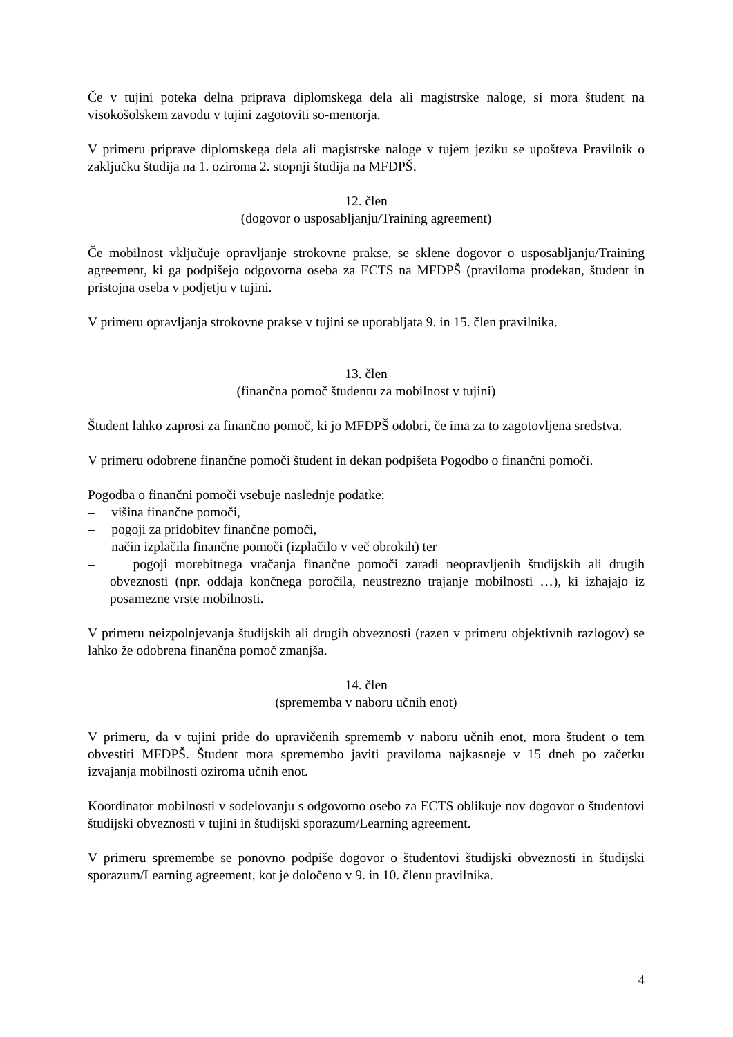Če v tujini poteka delna priprava diplomskega dela ali magistrske naloge, si mora študent na visokošolskem zavodu v tujini zagotoviti so-mentorja.
V primeru priprave diplomskega dela ali magistrske naloge v tujem jeziku se upošteva Pravilnik o zaključku študija na 1. oziroma 2. stopnji študija na MFDPŠ.
12. člen
(dogovor o usposabljanju/Training agreement)
Če mobilnost vključuje opravljanje strokovne prakse, se sklene dogovor o usposabljanju/Training agreement, ki ga podpišejo odgovorna oseba za ECTS na MFDPŠ (praviloma prodekan, študent in pristojna oseba v podjetju v tujini.
V primeru opravljanja strokovne prakse v tujini se uporabljata 9. in 15. člen pravilnika.
13. člen
(finančna pomoč študentu za mobilnost v tujini)
Študent lahko zaprosi za finančno pomoč, ki jo MFDPŠ odobri, če ima za to zagotovljena sredstva.
V primeru odobrene finančne pomoči študent in dekan podpišeta Pogodbo o finančni pomoči.
Pogodba o finančni pomoči vsebuje naslednje podatke:
– višina finančne pomoči,
– pogoji za pridobitev finančne pomoči,
– način izplačila finančne pomoči (izplačilo v več obrokih) ter
– pogoji morebitnega vračanja finančne pomoči zaradi neopravljenih študijskih ali drugih obveznosti (npr. oddaja končnega poročila, neustrezno trajanje mobilnosti …), ki izhajajo iz posamezne vrste mobilnosti.
V primeru neizpolnjevanja študijskih ali drugih obveznosti (razen v primeru objektivnih razlogov) se lahko že odobrena finančna pomoč zmanjša.
14. člen
(sprememba v naboru učnih enot)
V primeru, da v tujini pride do upravičenih sprememb v naboru učnih enot, mora študent o tem obvestiti MFDPŠ. Študent mora spremembo javiti praviloma najkasneje v 15 dneh po začetku izvajanja mobilnosti oziroma učnih enot.
Koordinator mobilnosti v sodelovanju s odgovorno osebo za ECTS oblikuje nov dogovor o študentovi študijski obveznosti v tujini in študijski sporazum/Learning agreement.
V primeru spremembe se ponovno podpiše dogovor o študentovi študijski obveznosti in študijski sporazum/Learning agreement, kot je določeno v 9. in 10. členu pravilnika.
4